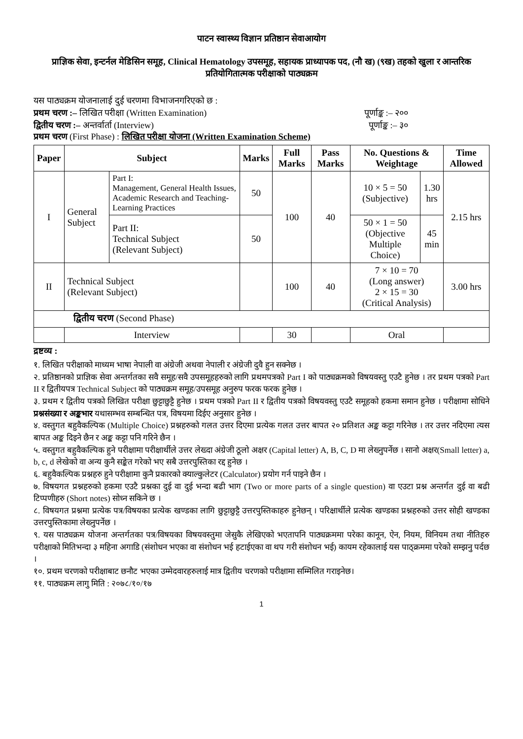पाटन स्वास्थ्य विज्ञान प्रतिष्ठान सेवाआयोग
प्राज्ञिक सेवा, इन्टर्नल मेडिसिन समूह, Clinical Hematology उपसमूह, सहायक प्राध्यापक पद, (नौ ख) (९ख) तहको खुला र आन्तरिक प्रतियोगितात्मक परीक्षाको पाठ्यक्रम
यस पाठ्यक्रम योजनालाई दुई चरणमा विभाजनगरिएको छ :
प्रथम चरण :– लिखित परीक्षा (Written Examination) पूर्णाङ्क :– २००
द्वितीय चरण :– अन्तर्वार्ता (Interview) पूर्णाङ्क :– ३०
प्रथम चरण (First Phase) : लिखित परीक्षा योजना (Written Examination Scheme)
| Paper | Subject | | Marks | Full Marks | Pass Marks | No. Questions & Weightage | | Time Allowed |
| --- | --- | --- | --- | --- | --- | --- | --- | --- |
| I | General Subject | Part I: Management, General Health Issues, Academic Research and Teaching-Learning Practices | 50 | 100 | 40 | 10 × 5 = 50 (Subjective) | 1.30 hrs | 2.15 hrs |
| | | Part II: Technical Subject (Relevant Subject) | 50 | | | 50 × 1 = 50 (Objective Multiple Choice) | 45 min | |
| II | Technical Subject (Relevant Subject) | | | 100 | 40 | 7 × 10 = 70 (Long answer) 2 × 15 = 30 (Critical Analysis) | | 3.00 hrs |
| द्वितीय चरण (Second Phase) | | | | | | | | |
| | Interview | | | 30 | | Oral | | |
द्रष्टव्य :
१. लिखित परीक्षाको माध्यम भाषा नेपाली वा अंग्रेजी अथवा नेपाली र अंग्रेजी दुवै हुन सक्नेछ ।
२. प्रतिष्ठानको प्राज्ञिक सेवा अन्तर्गतका सवै समूह/सवै उपसमूहहरुको लागि प्रथमपत्रको Part I को पाठ्यक्रमको विषयवस्तु एउटै हुनेछ । तर प्रथम पत्रको Part II र द्वितीयपत्र Technical Subject को पाठ्यक्रम समूह/उपसमूह अनुरुप फरक फरक हुनेछ ।
३. प्रथम र द्वितीय पत्रको लिखित परीक्षा छुट्टाछुट्टै हुनेछ । प्रथम पत्रको Part II र द्वितीय पत्रको विषयवस्तु एउटै समूहको हकमा समान हुनेछ । परीक्षामा सोधिने प्रश्नसंख्या र अङ्कभार यथासम्भव सम्बन्धित पत्र, विषयमा दिईए अनुसार हुनेछ ।
४. वस्तुगत बहुवैकल्पिक (Multiple Choice) प्रश्नहरुको गलत उत्तर दिएमा प्रत्येक गलत उत्तर बापत २० प्रतिशत अङ्क कट्टा गरिनेछ । तर उत्तर नदिएमा त्यस बापत अङ्क दिइने छैन र अङ्क कट्टा पनि गरिने छैन ।
५. वस्तुगत बहुवैकल्पिक हुने परीक्षामा परीक्षार्थीले उत्तर लेख्दा अंग्रेजी ठूलो अक्षर (Capital letter) A, B, C, D मा लेख्नुपर्नेछ । सानो अक्षर(Small letter) a, b, c, d लेखेको वा अन्य कुनै सङ्केत गरेको भए सबै उत्तरपुस्तिका रद्द हुनेछ ।
६. बहुवैकल्पिक प्रश्नहरु हुने परीक्षामा कुनै प्रकारको क्याल्कुलेटर (Calculator) प्रयोग गर्न पाइने छैन ।
७. विषयगत प्रश्नहरुको हकमा एउटै प्रश्नका दुई वा दुई भन्दा बढी भाग (Two or more parts of a single question) वा एउटा प्रश्न अन्तर्गत दुई वा बढी टिप्पणीहरु (Short notes) सोध्न सकिने छ ।
८. विषयगत प्रश्नमा प्रत्येक पत्र/विषयका प्रत्येक खण्डका लागि छुट्टाछुट्टै उत्तरपुस्तिकाहरु हुनेछन् । परिक्षार्थीले प्रत्येक खण्डका प्रश्नहरुको उत्तर सोही खण्डका उत्तरपुस्तिकामा लेख्नुपर्नेछ ।
९. यस पाठ्यक्रम योजना अन्तर्गतका पत्र/विषयका विषयवस्तुमा जेसुकै लेखिएको भएतापनि पाठ्यक्रममा परेका कानून, ऐन, नियम, विनियम तथा नीतिहरु परीक्षाको मितिभन्दा ३ महिना अगाडि (संशोधन भएका वा संशोधन भई हटाईएका वा थप गरी संशोधन भई) कायम रहेकालाई यस पाठ्क्रममा परेको सम्झनु पर्दछ ।
१०. प्रथम चरणको परीक्षाबाट छनौट भएका उम्मेदवारहरुलाई मात्र द्वितीय चरणको परीक्षामा सम्मिलित गराइनेछ।
११. पाठ्यक्रम लागु मिति : २०७८/१०/१७
1